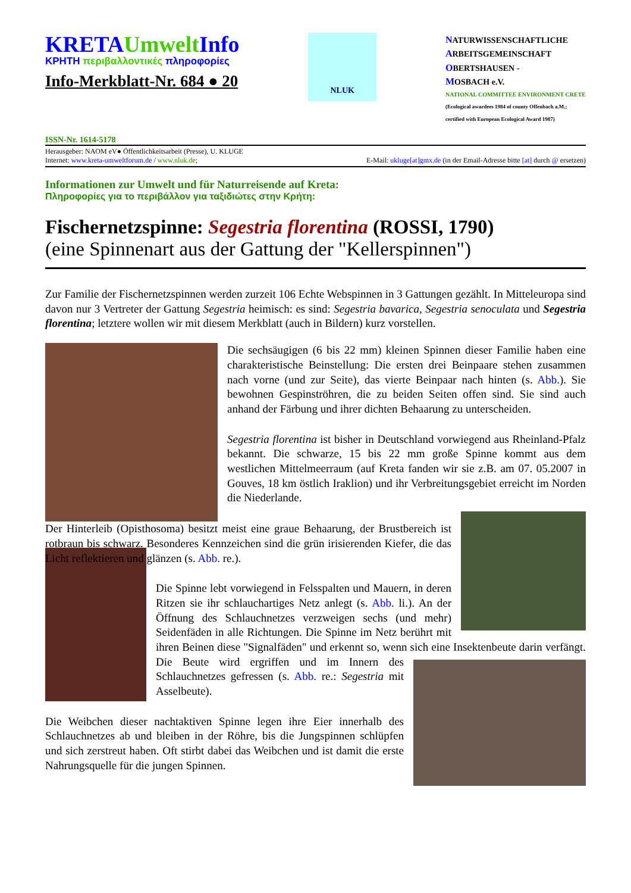KRETAUmwelt Info
ΚΡΗΤΗ περιβαλλοντικές πληροφορίες
Info-Merkblatt-Nr. 684 ● 20
NLUK
NATURWISSENSCHAFTLICHE
ARBEITSGEMEINSCHAFT
OBERTSHAUSEN -
MOSBACH e.V.
NATIONAL COMMITTEE ENVIRONMENT CRETE
(Ecological awardees 1984 of county Offenbach a.M.;
certified with European Ecological Award 1987)
ISSN-Nr. 1614-5178
Herausgeber: NAOM eV● Öffentlichkeitsarbeit (Presse), U. KLUGE
Internet: www.kreta-umweltforum.de / www.nluk.de; E-Mail: ukluge[at]gmx.de (in der Email-Adresse bitte [at] durch @ ersetzen)
Informationen zur Umwelt und für Naturreisende auf Kreta:
Πληροφορίες για το περιβάλλον για ταξιδιώτες στην Κρήτη:
Fischernetzspinne: Segestria florentina (ROSSI, 1790)
(eine Spinnenart aus der Gattung der "Kellerspinnen")
Zur Familie der Fischernetzspinnen werden zurzeit 106 Echte Webspinnen in 3 Gattungen gezählt. In Mitteleuropa sind davon nur 3 Vertreter der Gattung Segestria heimisch: es sind: Segestria bavarica, Segestria senoculata und Segestria florentina; letztere wollen wir mit diesem Merkblatt (auch in Bildern) kurz vorstellen.
Die sechsäugigen (6 bis 22 mm) kleinen Spinnen dieser Familie haben eine charakteristische Beinstellung: Die ersten drei Beinpaare stehen zusammen nach vorne (und zur Seite), das vierte Beinpaar nach hinten (s. Abb.). Sie bewohnen Gespinströhren, die zu beiden Seiten offen sind. Sie sind auch anhand der Färbung und ihrer dichten Behaarung zu unterscheiden.
Segestria florentina ist bisher in Deutschland vorwiegend aus Rheinland-Pfalz bekannt. Die schwarze, 15 bis 22 mm große Spinne kommt aus dem westlichen Mittelmeerraum (auf Kreta fanden wir sie z.B. am 07. 05.2007 in Gouves, 18 km östlich Iraklion) und ihr Verbreitungsgebiet erreicht im Norden die Niederlande.
Der Hinterleib (Opisthosoma) besitzt meist eine graue Behaarung, der Brustbereich ist rotbraun bis schwarz. Besonderes Kennzeichen sind die grün irisierenden Kiefer, die das Licht reflektieren und glänzen (s. Abb. re.).
Die Spinne lebt vorwiegend in Felsspalten und Mauern, in deren Ritzen sie ihr schlauchartiges Netz anlegt (s. Abb. li.). An der Öffnung des Schlauchnetzes verzweigen sechs (und mehr) Seidenfäden in alle Richtungen. Die Spinne im Netz berührt mit ihren Beinen diese "Signalfäden" und erkennt so, wenn sich eine Insektenbeute darin verfängt. Die Beute wird ergriffen und im Innern des Schlauchnetzes gefressen (s. Abb. re.: Segestria mit Asselbeute).
Die Weibchen dieser nachtaktiven Spinne legen ihre Eier innerhalb des Schlauchnetzes ab und bleiben in der Röhre, bis die Jungspinnen schlüpfen und sich zerstreut haben. Oft stirbt dabei das Weibchen und ist damit die erste Nahrungsquelle für die jungen Spinnen.